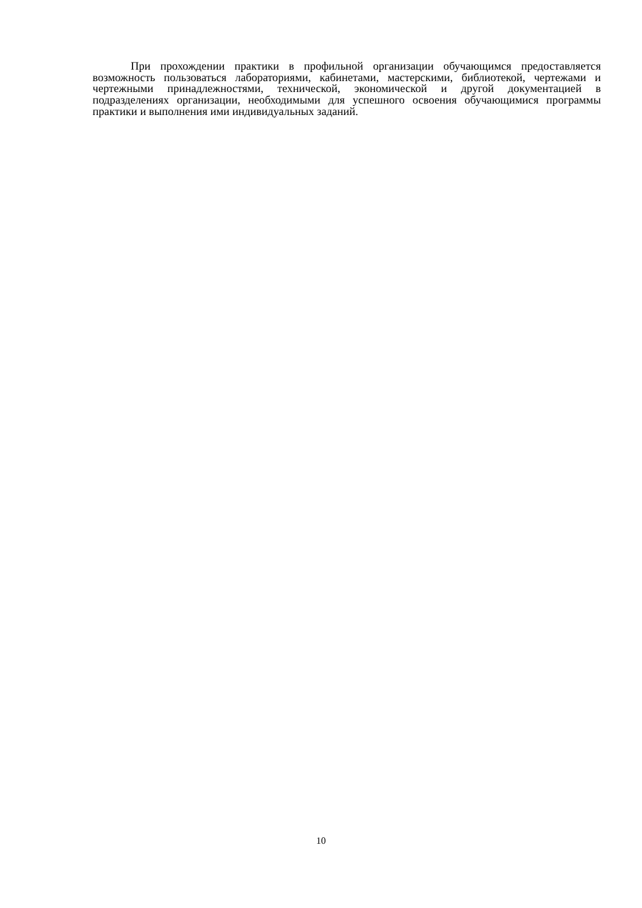При прохождении практики в профильной организации обучающимся предоставляется возможность пользоваться лабораториями, кабинетами, мастерскими, библиотекой, чертежами и чертежными принадлежностями, технической, экономической и другой документацией в подразделениях организации, необходимыми для успешного освоения обучающимися программы практики и выполнения ими индивидуальных заданий.
10